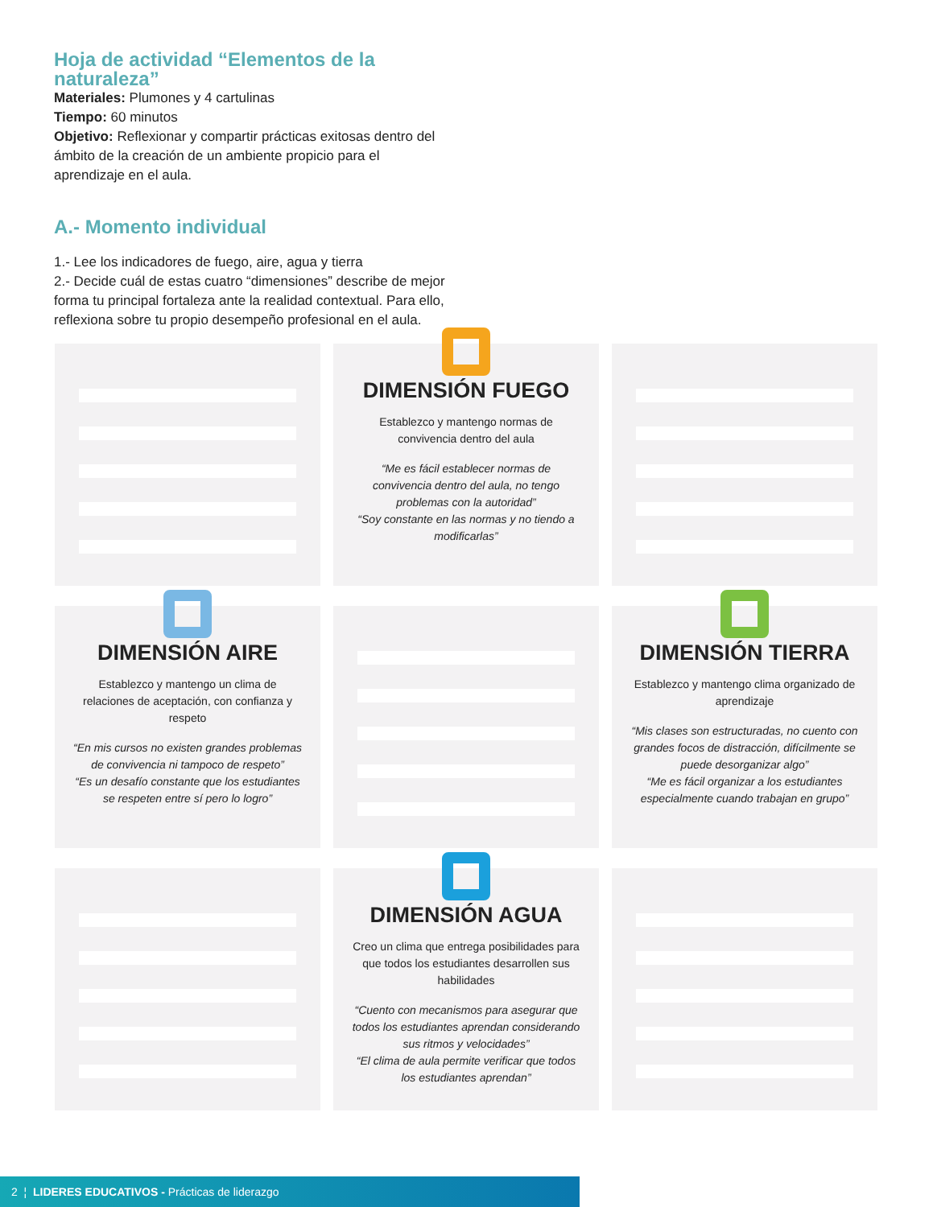Hoja de actividad “Elementos de la naturaleza”
Materiales: Plumones y 4 cartulinas
Tiempo: 60 minutos
Objetivo: Reflexionar y compartir prácticas exitosas dentro del ámbito de la creación de un ambiente propicio para el aprendizaje en el aula.
A.- Momento individual
1.- Lee los indicadores de fuego, aire, agua y tierra
2.- Decide cuál de estas cuatro “dimensiones” describe de mejor forma tu principal fortaleza ante la realidad contextual. Para ello, reflexiona sobre tu propio desempeño profesional en el aula.
DIMENSIÓN FUEGO
Establezco y mantengo normas de convivencia dentro del aula
“Me es fácil establecer normas de convivencia dentro del aula, no tengo problemas con la autoridad”
“Soy constante en las normas y no tiendo a modificarlas”
DIMENSIÓN AIRE
Establezco y mantengo un clima de relaciones de aceptación, con confianza y respeto
“En mis cursos no existen grandes problemas de convivencia ni tampoco de respeto”
“Es un desafío constante que los estudiantes se respeten entre sí pero lo logro”
DIMENSIÓN TIERRA
Establezco y mantengo clima organizado de aprendizaje
“Mis clases son estructuradas, no cuento con grandes focos de distracción, difícilmente se puede desorganizar algo”
“Me es fácil organizar a los estudiantes especialmente cuando trabajan en grupo”
DIMENSIÓN AGUA
Creo un clima que entrega posibilidades para que todos los estudiantes desarrollen sus habilidades
“Cuento con mecanismos para asegurar que todos los estudiantes aprendan considerando sus ritmos y velocidades”
“El clima de aula permite verificar que todos los estudiantes aprendan”
2 ¦ LIDERES EDUCATIVOS - Prácticas de liderazgo